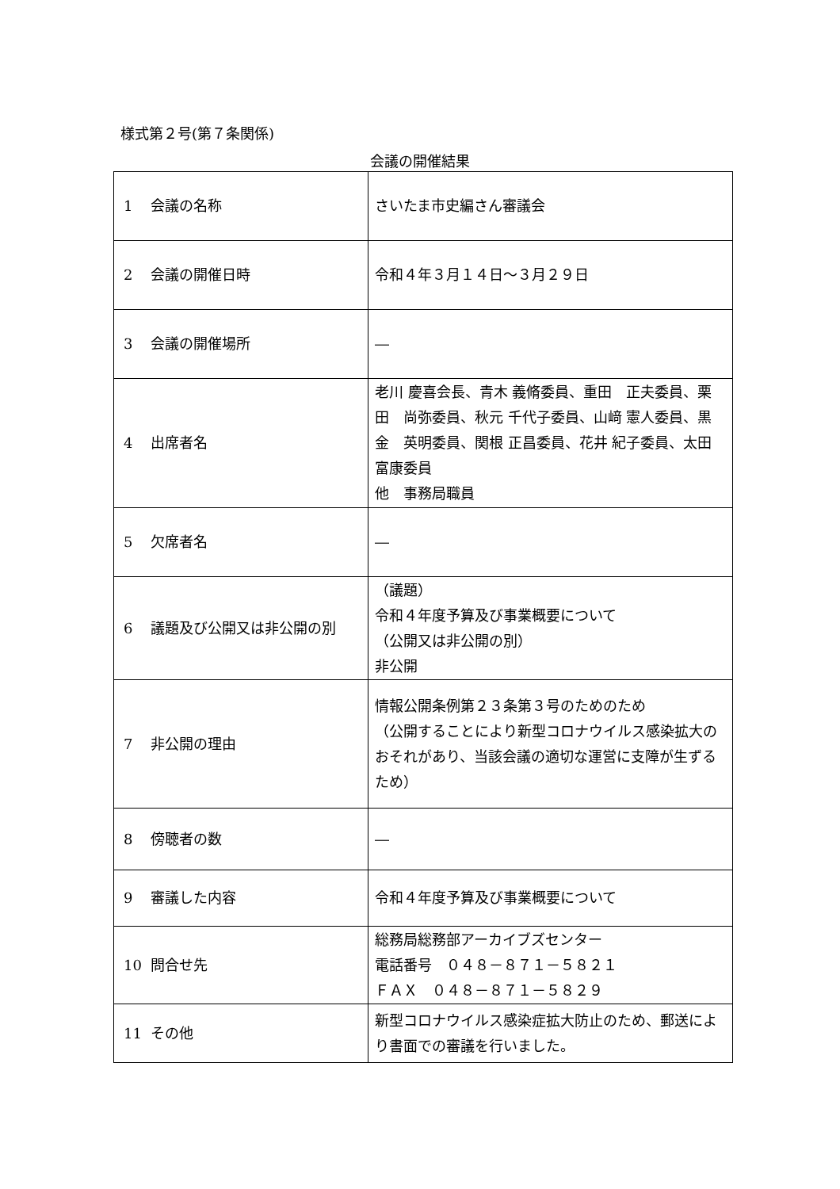様式第２号(第７条関係)
会議の開催結果
| 1 会議の名称 | さいたま市史編さん審議会 |
| 2 会議の開催日時 | 令和４年３月１４日～３月２９日 |
| 3 会議の開催場所 | ― |
| 4 出席者名 | 老川 慶喜会長、青木 義脩委員、重田 正夫委員、栗田 尚弥委員、秋元 千代子委員、山﨑 憲人委員、黒金 英明委員、関根 正昌委員、花井 紀子委員、太田 富康委員 他 事務局職員 |
| 5 欠席者名 | ― |
| 6 議題及び公開又は非公開の別 | （議題） 令和４年度予算及び事業概要について （公開又は非公開の別） 非公開 |
| 7 非公開の理由 | 情報公開条例第２３条第３号のためのため （公開することにより新型コロナウイルス感染拡大のおそれがあり、当該会議の適切な運営に支障が生ずるため） |
| 8 傍聴者の数 | ― |
| 9 審議した内容 | 令和４年度予算及び事業概要について |
| 10 問合せ先 | 総務局総務部アーカイブズセンター 電話番号 ０４８－８７１－５８２１ ＦＡＸ ０４８－８７１－５８２９ |
| 11 その他 | 新型コロナウイルス感染症拡大防止のため、郵送により書面での審議を行いました。 |